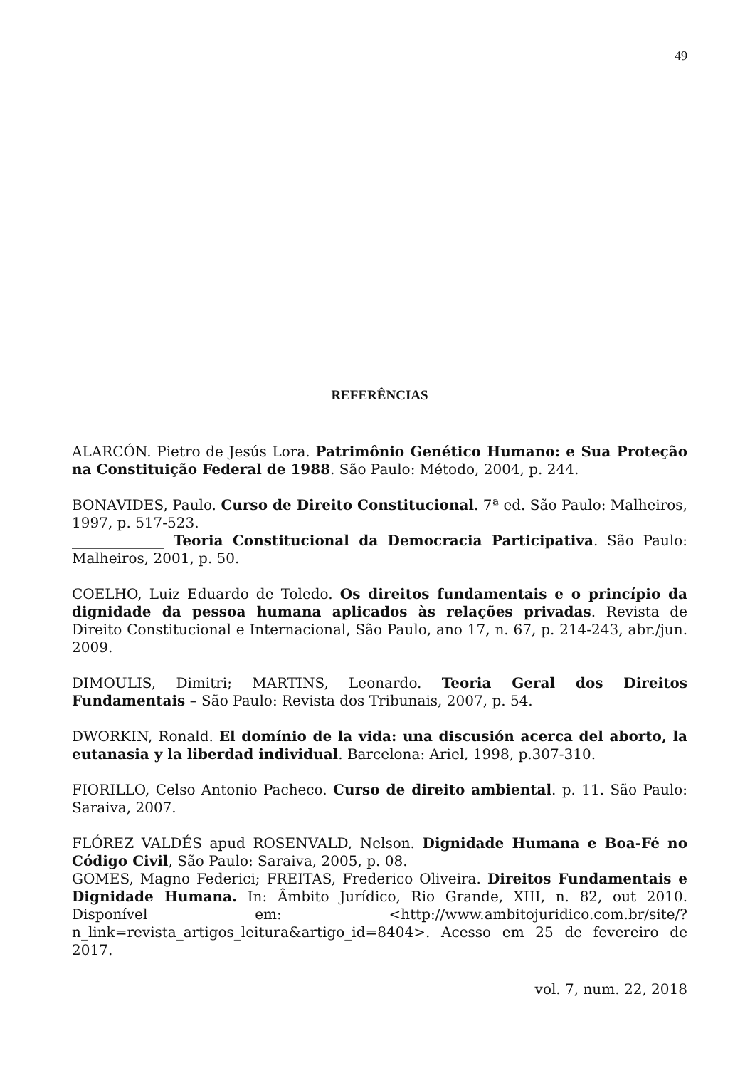49
REFERÊNCIAS
ALARCÓN. Pietro de Jesús Lora. Patrimônio Genético Humano: e Sua Proteção na Constituição Federal de 1988. São Paulo: Método, 2004, p. 244.
BONAVIDES, Paulo. Curso de Direito Constitucional. 7ª ed. São Paulo: Malheiros, 1997, p. 517-523.
_____________ Teoria Constitucional da Democracia Participativa. São Paulo: Malheiros, 2001, p. 50.
COELHO, Luiz Eduardo de Toledo. Os direitos fundamentais e o princípio da dignidade da pessoa humana aplicados às relações privadas. Revista de Direito Constitucional e Internacional, São Paulo, ano 17, n. 67, p. 214-243, abr./jun. 2009.
DIMOULIS, Dimitri; MARTINS, Leonardo. Teoria Geral dos Direitos Fundamentais – São Paulo: Revista dos Tribunais, 2007, p. 54.
DWORKIN, Ronald. El domínio de la vida: una discusión acerca del aborto, la eutanasia y la liberdad individual. Barcelona: Ariel, 1998, p.307-310.
FIORILLO, Celso Antonio Pacheco. Curso de direito ambiental. p. 11. São Paulo: Saraiva, 2007.
FLÓREZ VALDÉS apud ROSENVALD, Nelson. Dignidade Humana e Boa-Fé no Código Civil, São Paulo: Saraiva, 2005, p. 08.
GOMES, Magno Federici; FREITAS, Frederico Oliveira. Direitos Fundamentais e Dignidade Humana. In: Âmbito Jurídico, Rio Grande, XIII, n. 82, out 2010. Disponível em: <http://www.ambitojuridico.com.br/site/?n_link=revista_artigos_leitura&artigo_id=8404>. Acesso em 25 de fevereiro de 2017.
vol. 7, num. 22, 2018